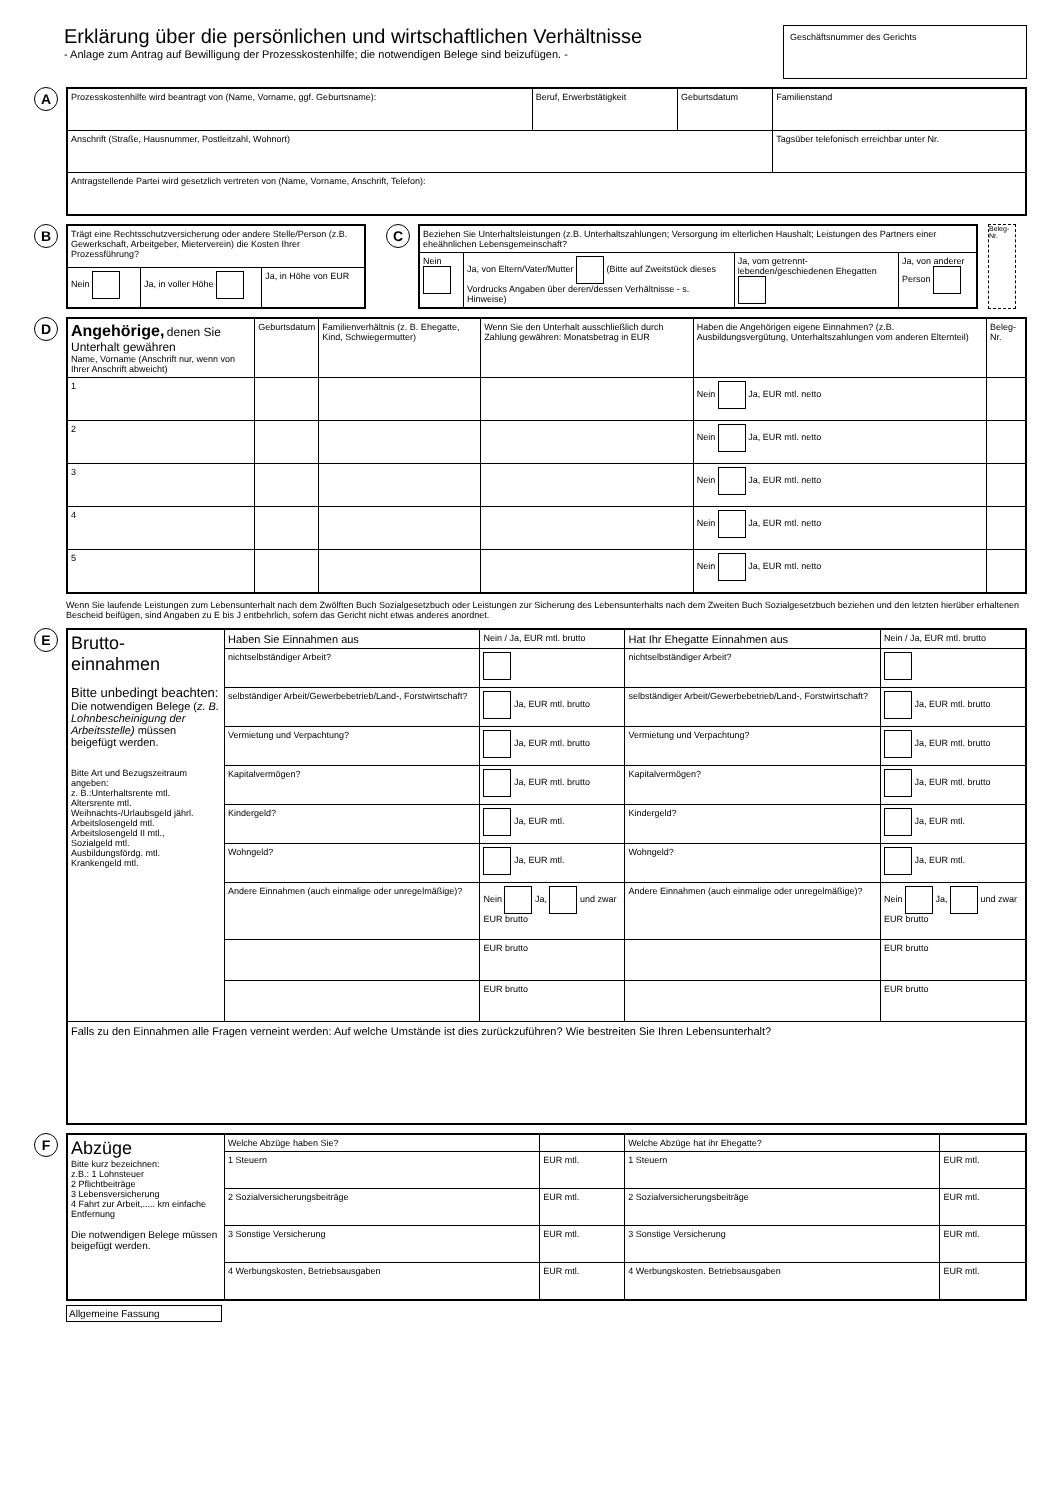Erklärung über die persönlichen und wirtschaftlichen Verhältnisse
- Anlage zum Antrag auf Bewilligung der Prozesskostenhilfe; die notwendigen Belege sind beizufügen. -
Geschäftsnummer des Gerichts
A
| Prozesskostenhilfe wird beantragt von (Name, Vorname, ggf. Geburtsname): | Beruf, Erwerbstätigkeit | Geburtsdatum | Familienstand |
| Anschrift (Straße, Hausnummer, Postleitzahl, Wohnort) | | | Tagsüber telefonisch erreichbar unter Nr. |
| Antragstellende Partei wird gesetzlich vertreten von (Name, Vorname, Anschrift, Telefon): | | | |
B
| Trägt eine Rechtsschutzversicherung oder andere Stelle/Person (z.B. Gewerkschaft, Arbeitgeber, Mieterverein) die Kosten Ihrer Prozessführung? | | |
| Nein | Ja, in voller Höhe | Ja, in Höhe von EUR |
C
| Beziehen Sie Unterhaltsleistungen (z.B. Unterhaltszahlungen; Versorgung im elterlichen Haushalt; Leistungen des Partners einer eheähnlichen Lebensgemeinschaft? | | | |
| Nein | Ja, von Eltern/Vater/Mutter (Bitte auf Zweitstück dieses Vordrucks Angaben über deren/dessen Verhältnisse - s. Hinweise) | Ja, vom getrennt-lebenden/geschiedenen Ehegatten | Ja, von anderer Person |
Beleg-Nr.
D
| Angehörige, denen Sie Unterhalt gewähren Name, Vorname (Anschrift nur, wenn von Ihrer Anschrift abweicht) | Geburtsdatum | Familienverhältnis (z. B. Ehegatte, Kind, Schwiegermutter) | Wenn Sie den Unterhalt ausschließlich durch Zahlung gewähren: Monatsbetrag in EUR | Haben die Angehörigen eigene Einnahmen? (z.B. Ausbildungsvergütung, Unterhaltszahlungen vom anderen Elternteil) | Beleg-Nr. |
| --- | --- | --- | --- | --- | --- |
| 1 | | | | Nein Ja, EUR mtl. netto | |
| 2 | | | | Nein Ja, EUR mtl. netto | |
| 3 | | | | Nein Ja, EUR mtl. netto | |
| 4 | | | | Nein Ja, EUR mtl. netto | |
| 5 | | | | Nein Ja, EUR mtl. netto | |
Wenn Sie laufende Leistungen zum Lebensunterhalt nach dem Zwölften Buch Sozialgesetzbuch oder Leistungen zur Sicherung des Lebensunterhalts nach dem Zweiten Buch Sozialgesetzbuch beziehen und den letzten hierüber erhaltenen Bescheid beifügen, sind Angaben zu E bis J entbehrlich, sofern das Gericht nicht etwas anderes anordnet.
E
| Brutto- einnahmen Bitte unbedingt beachten: Die notwendigen Belege ( z. B. Lohnbescheinigung der Arbeitsstelle) müssen beigefügt werden. Bitte Art und Bezugszeitraum angeben: z. B.:Unterhaltsrente mtl. Altersrente mtl. Weihnachts-/Urlaubsgeld jährl. Arbeitslosengeld mtl. Arbeitslosengeld II mtl., Sozialgeld mtl. Ausbildungsfördg. mtl. Krankengeld mtl. | Haben Sie Einnahmen aus | Nein / Ja, EUR mtl. brutto | Hat Ihr Ehegatte Einnahmen aus | Nein / Ja, EUR mtl. brutto |
| | nichtselbständiger Arbeit? | | nichtselbständiger Arbeit? | |
| | selbständiger Arbeit/Gewerbebetrieb/Land-, Forstwirtschaft? | Ja, EUR mtl. brutto | selbständiger Arbeit/Gewerbebetrieb/Land-, Forstwirtschaft? | Ja, EUR mtl. brutto |
| | Vermietung und Verpachtung? | Ja, EUR mtl. brutto | Vermietung und Verpachtung? | Ja, EUR mtl. brutto |
| | Kapitalvermögen? | Ja, EUR mtl. brutto | Kapitalvermögen? | Ja, EUR mtl. brutto |
| | Kindergeld? | Ja, EUR mtl. | Kindergeld? | Ja, EUR mtl. |
| | Wohngeld? | Ja, EUR mtl. | Wohngeld? | Ja, EUR mtl. |
| | Andere Einnahmen (auch einmalige oder unregelmäßige)? | Nein Ja, und zwar EUR brutto | Andere Einnahmen (auch einmalige oder unregelmäßige)? | Nein Ja, und zwar EUR brutto |
| | | EUR brutto | | EUR brutto |
| | | EUR brutto | | EUR brutto |
| Falls zu den Einnahmen alle Fragen verneint werden: Auf welche Umstände ist dies zurückzuführen? Wie bestreiten Sie Ihren Lebensunterhalt? | | | | |
F
| Abzüge Bitte kurz bezeichnen: z.B.: 1 Lohnsteuer 2 Pflichtbeiträge 3 Lebensversicherung 4 Fahrt zur Arbeit,..... km einfache Entfernung Die notwendigen Belege müssen beigefügt werden. | Welche Abzüge haben Sie? | | Welche Abzüge hat ihr Ehegatte? | |
| | 1 Steuern | EUR mtl. | 1 Steuern | EUR mtl. |
| | 2 Sozialversicherungsbeiträge | EUR mtl. | 2 Sozialversicherungsbeiträge | EUR mtl. |
| | 3 Sonstige Versicherung | EUR mtl. | 3 Sonstige Versicherung | EUR mtl. |
| | 4 Werbungskosten, Betriebsausgaben | EUR mtl. | 4 Werbungskosten. Betriebsausgaben | EUR mtl. |
Allgemeine Fassung